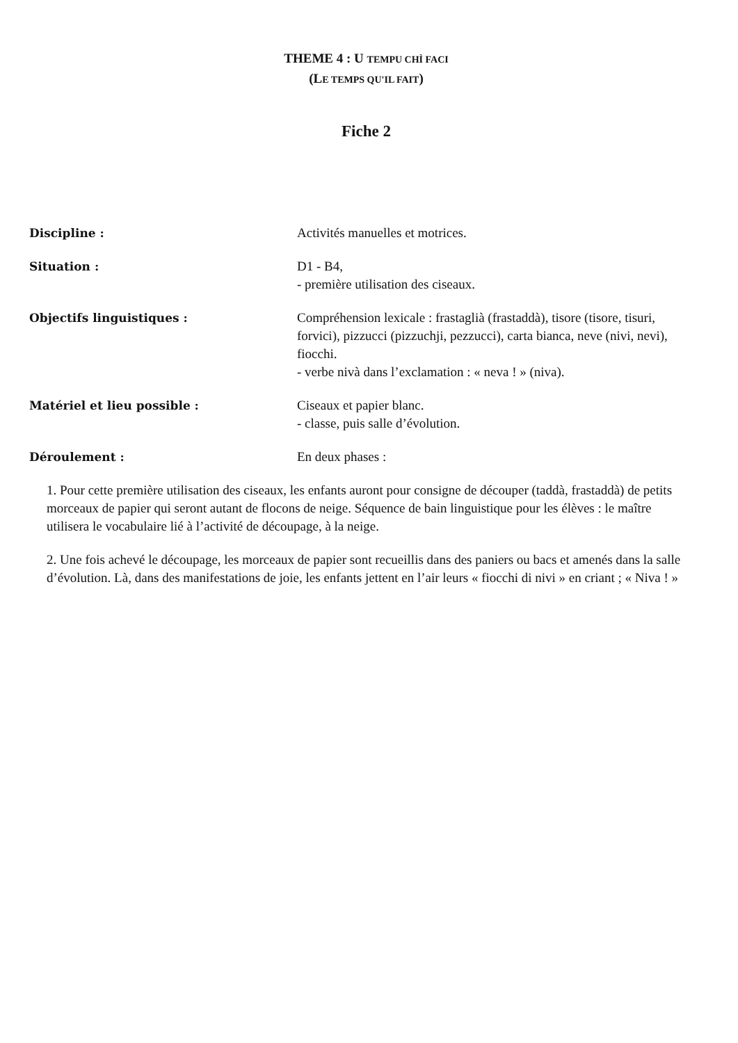THEME 4 : U TEMPU CHÌ FACI
(LE TEMPS QU'IL FAIT)
Fiche 2
Discipline : Activités manuelles et motrices.
Situation : D1 - B4,
- première utilisation des ciseaux.
Objectifs linguistiques : Compréhension lexicale : frastaglià (frastaddà), tisore (tisore, tisuri, forvici), pizzucci (pizzuchji, pezzucci), carta bianca, neve (nivi, nevi), fiocchi.
- verbe nivà dans l’exclamation : « neva ! » (niva).
Matériel et lieu possible : Ciseaux et papier blanc.
- classe, puis salle d’évolution.
Déroulement : En deux phases :
1. Pour cette première utilisation des ciseaux, les enfants auront pour consigne de découper (taddà, frastaddà) de petits morceaux de papier qui seront autant de flocons de neige. Séquence de bain linguistique pour les élèves : le maître utilisera le vocabulaire lié à l’activité de découpage, à la neige.
2. Une fois achevé le découpage, les morceaux de papier sont recueillis dans des paniers ou bacs et amenés dans la salle d’évolution. Là, dans des manifestations de joie, les enfants jettent en l’air leurs « fiocchi di nivi » en criant ; « Niva ! »